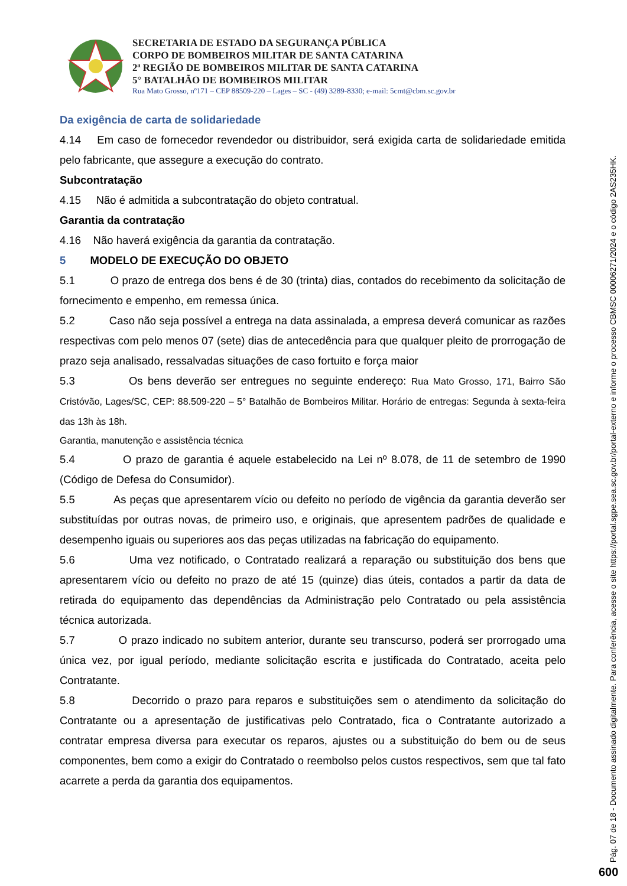SECRETARIA DE ESTADO DA SEGURANÇA PÚBLICA
CORPO DE BOMBEIROS MILITAR DE SANTA CATARINA
2ª REGIÃO DE BOMBEIROS MILITAR DE SANTA CATARINA
5° BATALHÃO DE BOMBEIROS MILITAR
Rua Mato Grosso, nº171 – CEP 88509-220 – Lages – SC - (49) 3289-8330; e-mail: 5cmt@cbm.sc.gov.br
Da exigência de carta de solidariedade
4.14 Em caso de fornecedor revendedor ou distribuidor, será exigida carta de solidariedade emitida pelo fabricante, que assegure a execução do contrato.
Subcontratação
4.15 Não é admitida a subcontratação do objeto contratual.
Garantia da contratação
4.16 Não haverá exigência da garantia da contratação.
5 MODELO DE EXECUÇÃO DO OBJETO
5.1 O prazo de entrega dos bens é de 30 (trinta) dias, contados do recebimento da solicitação de fornecimento e empenho, em remessa única.
5.2 Caso não seja possível a entrega na data assinalada, a empresa deverá comunicar as razões respectivas com pelo menos 07 (sete) dias de antecedência para que qualquer pleito de prorrogação de prazo seja analisado, ressalvadas situações de caso fortuito e força maior
5.3 Os bens deverão ser entregues no seguinte endereço: Rua Mato Grosso, 171, Bairro São Cristóvão, Lages/SC, CEP: 88.509-220 – 5° Batalhão de Bombeiros Militar. Horário de entregas: Segunda à sexta-feira das 13h às 18h.
Garantia, manutenção e assistência técnica
5.4 O prazo de garantia é aquele estabelecido na Lei nº 8.078, de 11 de setembro de 1990 (Código de Defesa do Consumidor).
5.5 As peças que apresentarem vício ou defeito no período de vigência da garantia deverão ser substituídas por outras novas, de primeiro uso, e originais, que apresentem padrões de qualidade e desempenho iguais ou superiores aos das peças utilizadas na fabricação do equipamento.
5.6 Uma vez notificado, o Contratado realizará a reparação ou substituição dos bens que apresentarem vício ou defeito no prazo de até 15 (quinze) dias úteis, contados a partir da data de retirada do equipamento das dependências da Administração pelo Contratado ou pela assistência técnica autorizada.
5.7 O prazo indicado no subitem anterior, durante seu transcurso, poderá ser prorrogado uma única vez, por igual período, mediante solicitação escrita e justificada do Contratado, aceita pelo Contratante.
5.8 Decorrido o prazo para reparos e substituições sem o atendimento da solicitação do Contratante ou a apresentação de justificativas pelo Contratado, fica o Contratante autorizado a contratar empresa diversa para executar os reparos, ajustes ou a substituição do bem ou de seus componentes, bem como a exigir do Contratado o reembolso pelos custos respectivos, sem que tal fato acarrete a perda da garantia dos equipamentos.
Pág. 07 de 18 - Documento assinado digitalmente. Para conferência, acesse o site https://portal.sgpe.sea.sc.gov.br/portal-externo e informe o processo CBMSC 00006271/2024 e o código 2AS235HK.
600